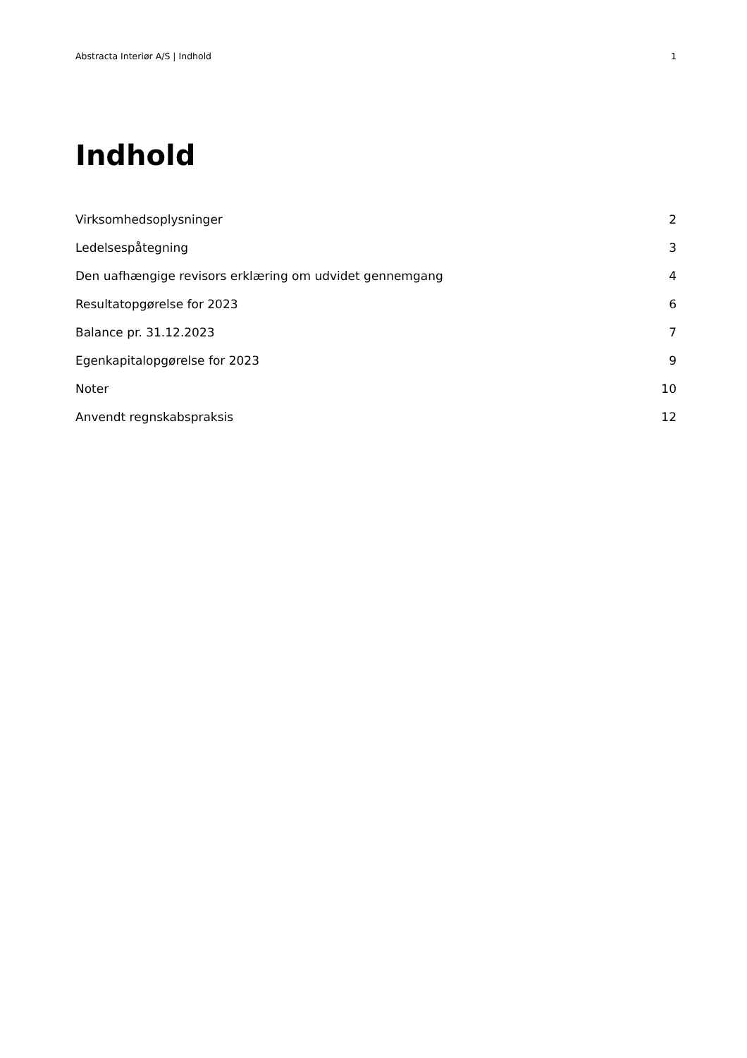Abstracta Interiør A/S | Indhold 1
Indhold
Virksomhedsoplysninger 2
Ledelsespåtegning 3
Den uafhængige revisors erklæring om udvidet gennemgang 4
Resultatopgørelse for 2023 6
Balance pr. 31.12.2023 7
Egenkapitalopgørelse for 2023 9
Noter 10
Anvendt regnskabspraksis 12